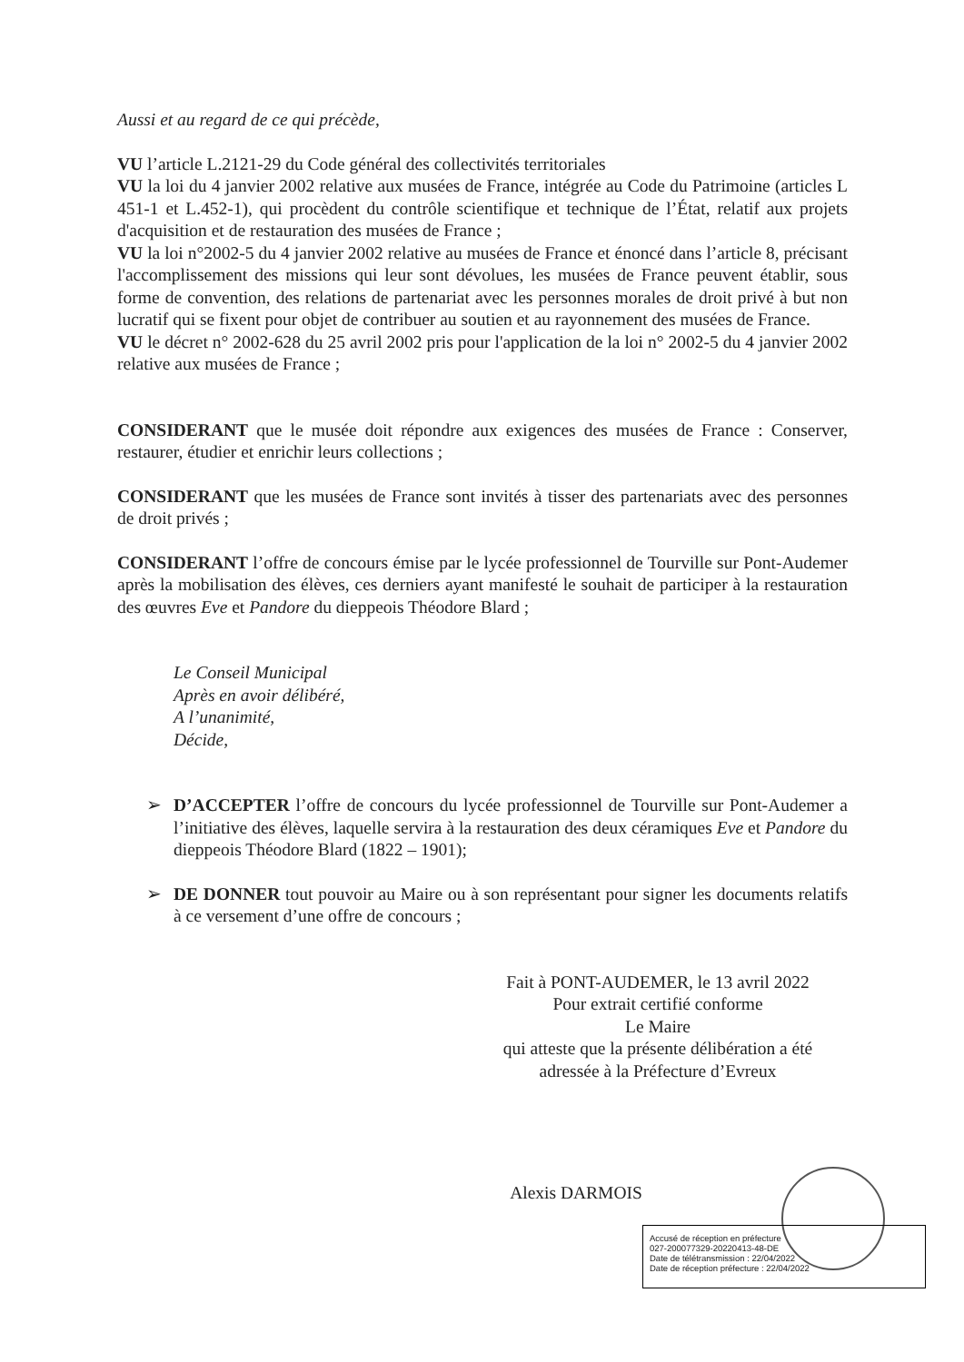Aussi et au regard de ce qui précède,
VU l’article L.2121-29 du Code général des collectivités territoriales
VU la loi du 4 janvier 2002 relative aux musées de France, intégrée au Code du Patrimoine (articles L 451-1 et L.452-1), qui procèdent du contrôle scientifique et technique de l’État, relatif aux projets d'acquisition et de restauration des musées de France ;
VU la loi n°2002-5 du 4 janvier 2002 relative au musées de France et énoncé dans l’article 8, précisant l'accomplissement des missions qui leur sont dévolues, les musées de France peuvent établir, sous forme de convention, des relations de partenariat avec les personnes morales de droit privé à but non lucratif qui se fixent pour objet de contribuer au soutien et au rayonnement des musées de France.
VU le décret n° 2002-628 du 25 avril 2002 pris pour l'application de la loi n° 2002-5 du 4 janvier 2002 relative aux musées de France ;
CONSIDERANT que le musée doit répondre aux exigences des musées de France : Conserver, restaurer, étudier et enrichir leurs collections ;
CONSIDERANT que les musées de France sont invités à tisser des partenariats avec des personnes de droit privés ;
CONSIDERANT l’offre de concours émise par le lycée professionnel de Tourville sur Pont-Audemer après la mobilisation des élèves, ces derniers ayant manifesté le souhait de participer à la restauration des œuvres Eve et Pandore du dieppeois Théodore Blard ;
Le Conseil Municipal
Après en avoir délibéré,
A l’unanimité,
Décide,
➢ D’ACCEPTER l’offre de concours du lycée professionnel de Tourville sur Pont-Audemer a l’initiative des élèves, laquelle servira à la restauration des deux céramiques Eve et Pandore du dieppeois Théodore Blard (1822 – 1901);
➢ DE DONNER tout pouvoir au Maire ou à son représentant pour signer les documents relatifs à ce versement d’une offre de concours ;
Fait à PONT-AUDEMER, le 13 avril 2022
Pour extrait certifié conforme
Le Maire
qui atteste que la présente délibération a été
adressée à la Préfecture d’Evreux
Alexis DARMOIS
Accusé de réception en préfecture
027-200077329-20220413-48-DE
Date de télétransmission : 22/04/2022
Date de réception préfecture : 22/04/2022